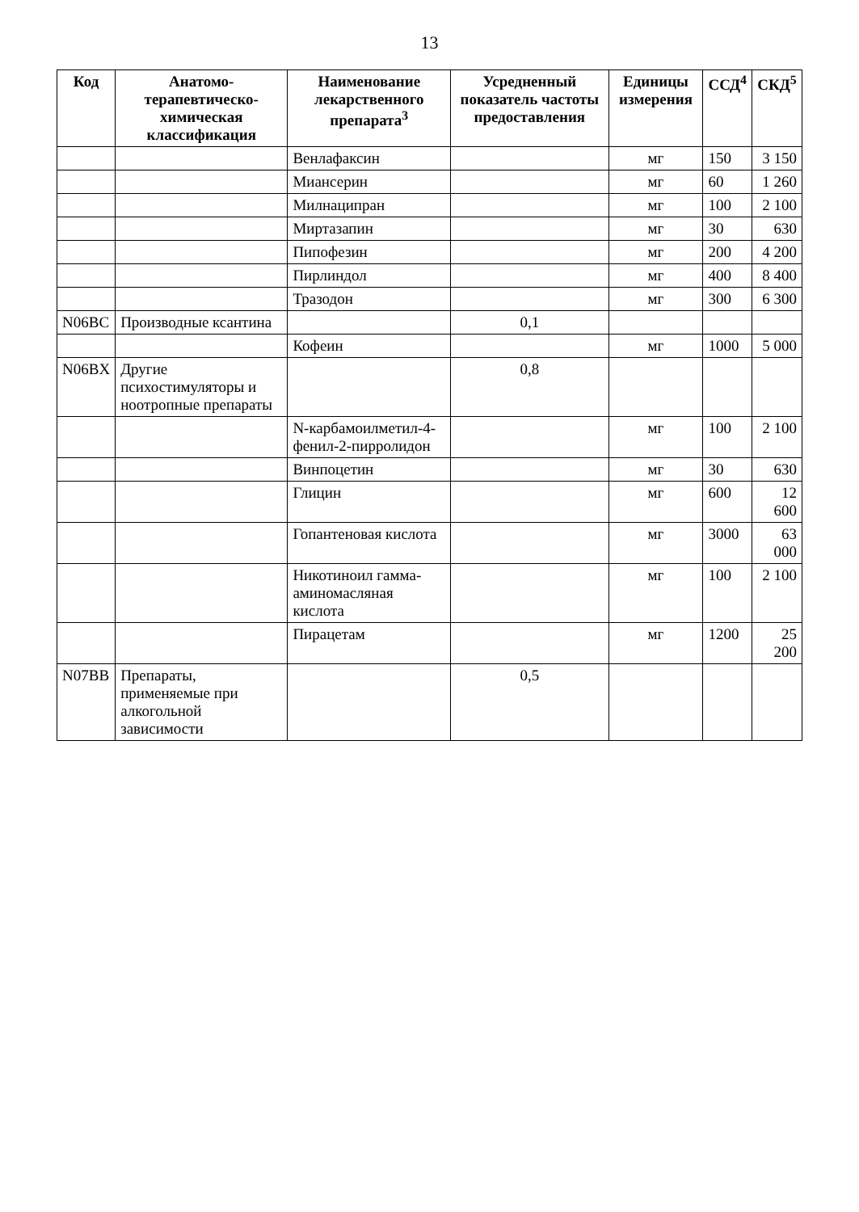13
| Код | Анатомо-терапевтическо-химическая классификация | Наименование лекарственного препарата<sup>3</sup> | Усредненный показатель частоты предоставления | Единицы измерения | ССД<sup>4</sup> | СКД<sup>5</sup> |
| --- | --- | --- | --- | --- | --- | --- |
| | | Венлафаксин | | мг | 150 | 3 150 |
| | | Миансерин | | мг | 60 | 1 260 |
| | | Милнаципран | | мг | 100 | 2 100 |
| | | Миртазапин | | мг | 30 | 630 |
| | | Пипофезин | | мг | 200 | 4 200 |
| | | Пирлиндол | | мг | 400 | 8 400 |
| | | Тразодон | | мг | 300 | 6 300 |
| N06BC | Производные ксантина | | 0,1 | | | |
| | | Кофеин | | мг | 1000 | 5 000 |
| N06BX | Другие психостимуляторы и ноотропные препараты | | 0,8 | | | |
| | | N-карбамоилметил-4-фенил-2-пирролидон | | мг | 100 | 2 100 |
| | | Винпоцетин | | мг | 30 | 630 |
| | | Глицин | | мг | 600 | 12 600 |
| | | Гопантеновая кислота | | мг | 3000 | 63 000 |
| | | Никотиноил гамма-аминомасляная кислота | | мг | 100 | 2 100 |
| | | Пирацетам | | мг | 1200 | 25 200 |
| N07BB | Препараты, применяемые при алкогольной зависимости | | 0,5 | | | |